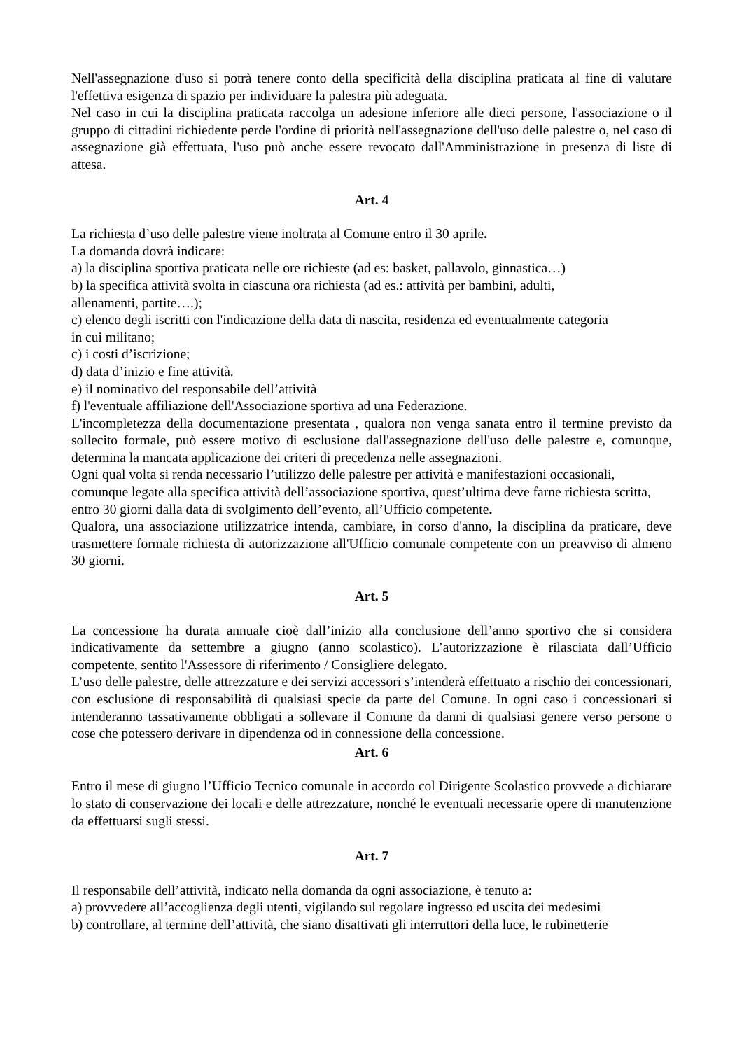Nell'assegnazione d'uso si potrà tenere conto della specificità della disciplina praticata al fine di valutare l'effettiva esigenza di spazio per individuare la palestra più adeguata.
Nel caso in cui la disciplina praticata raccolga un adesione inferiore alle dieci persone, l'associazione o il gruppo di cittadini richiedente perde l'ordine di priorità nell'assegnazione dell'uso delle palestre o, nel caso di assegnazione già effettuata, l'uso può anche essere revocato dall'Amministrazione in presenza di liste di attesa.
Art. 4
La richiesta d’uso delle palestre viene inoltrata al Comune entro il 30 aprile.
La domanda dovrà indicare:
a) la disciplina sportiva praticata nelle ore richieste (ad es: basket, pallavolo, ginnastica…)
b) la specifica attività svolta in ciascuna ora richiesta (ad es.: attività per bambini, adulti,
allenamenti, partite….);
c) elenco degli iscritti con l'indicazione della data di nascita, residenza ed eventualmente categoria
in cui militano;
c) i costi d’iscrizione;
d) data d’inizio e fine attività.
e) il nominativo del responsabile dell’attività
f) l'eventuale affiliazione dell'Associazione sportiva ad una Federazione.
L'incompletezza della documentazione presentata , qualora non venga sanata entro il termine previsto da sollecito formale, può essere motivo di esclusione dall'assegnazione dell'uso delle palestre e, comunque, determina la mancata applicazione dei criteri di precedenza nelle assegnazioni.
Ogni qual volta si renda necessario l’utilizzo delle palestre per attività e manifestazioni occasionali, comunque legate alla specifica attività dell’associazione sportiva, quest’ultima deve farne richiesta scritta, entro 30 giorni dalla data di svolgimento dell’evento, all’Ufficio competente.
Qualora, una associazione utilizzatrice intenda, cambiare, in corso d'anno, la disciplina da praticare, deve trasmettere formale richiesta di autorizzazione all'Ufficio comunale competente con un preavviso di almeno 30 giorni.
Art. 5
La concessione ha durata annuale cioè dall’inizio alla conclusione dell’anno sportivo che si considera indicativamente da settembre a giugno (anno scolastico). L’autorizzazione è rilasciata dall’Ufficio competente, sentito l'Assessore di riferimento / Consigliere delegato.
L’uso delle palestre, delle attrezzature e dei servizi accessori s’intenderà effettuato a rischio dei concessionari, con esclusione di responsabilità di qualsiasi specie da parte del Comune. In ogni caso i concessionari si intenderanno tassativamente obbligati a sollevare il Comune da danni di qualsiasi genere verso persone o cose che potessero derivare in dipendenza od in connessione della concessione.
Art. 6
Entro il mese di giugno l’Ufficio Tecnico comunale in accordo col Dirigente Scolastico provvede a dichiarare lo stato di conservazione dei locali e delle attrezzature, nonché le eventuali necessarie opere di manutenzione da effettuarsi sugli stessi.
Art. 7
Il responsabile dell’attività, indicato nella domanda da ogni associazione, è tenuto a:
a) provvedere all’accoglienza degli utenti, vigilando sul regolare ingresso ed uscita dei medesimi
b) controllare, al termine dell’attività, che siano disattivati gli interruttori della luce, le rubinetterie